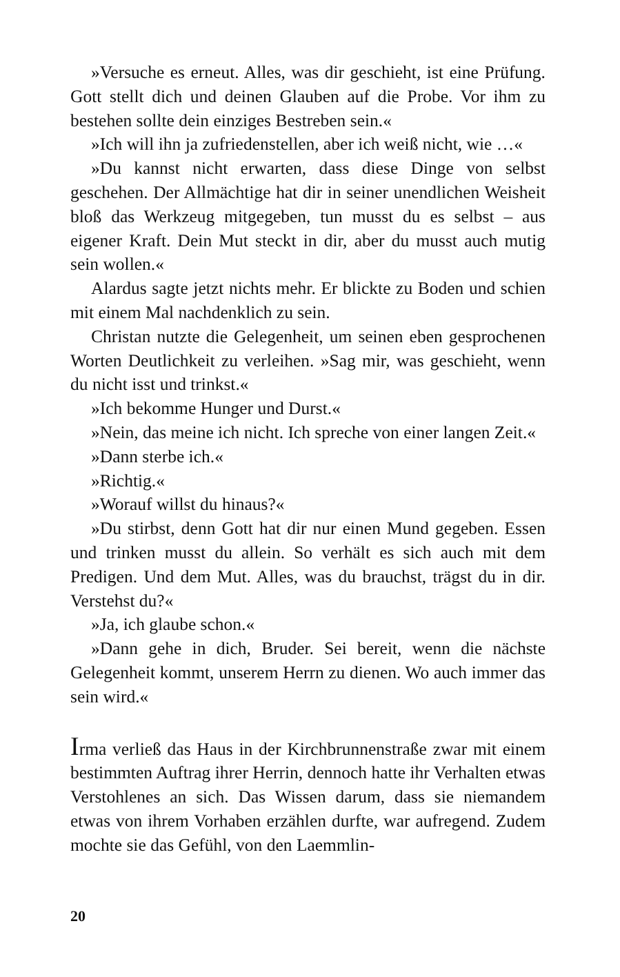»Versuche es erneut. Alles, was dir geschieht, ist eine Prüfung. Gott stellt dich und deinen Glauben auf die Probe. Vor ihm zu bestehen sollte dein einziges Bestreben sein.«
»Ich will ihn ja zufriedenstellen, aber ich weiß nicht, wie …«
»Du kannst nicht erwarten, dass diese Dinge von selbst geschehen. Der Allmächtige hat dir in seiner unendlichen Weisheit bloß das Werkzeug mitgegeben, tun musst du es selbst – aus eigener Kraft. Dein Mut steckt in dir, aber du musst auch mutig sein wollen.«
Alardus sagte jetzt nichts mehr. Er blickte zu Boden und schien mit einem Mal nachdenklich zu sein.
Christan nutzte die Gelegenheit, um seinen eben gesprochenen Worten Deutlichkeit zu verleihen. »Sag mir, was geschieht, wenn du nicht isst und trinkst.«
»Ich bekomme Hunger und Durst.«
»Nein, das meine ich nicht. Ich spreche von einer langen Zeit.«
»Dann sterbe ich.«
»Richtig.«
»Worauf willst du hinaus?«
»Du stirbst, denn Gott hat dir nur einen Mund gegeben. Essen und trinken musst du allein. So verhält es sich auch mit dem Predigen. Und dem Mut. Alles, was du brauchst, trägst du in dir. Verstehst du?«
»Ja, ich glaube schon.«
»Dann gehe in dich, Bruder. Sei bereit, wenn die nächste Gelegenheit kommt, unserem Herrn zu dienen. Wo auch immer das sein wird.«
Irma verließ das Haus in der Kirchbrunnenstraße zwar mit einem bestimmten Auftrag ihrer Herrin, dennoch hatte ihr Verhalten etwas Verstohlenes an sich. Das Wissen darum, dass sie niemandem etwas von ihrem Vorhaben erzählen durfte, war aufregend. Zudem mochte sie das Gefühl, von den Laemmlin-
20